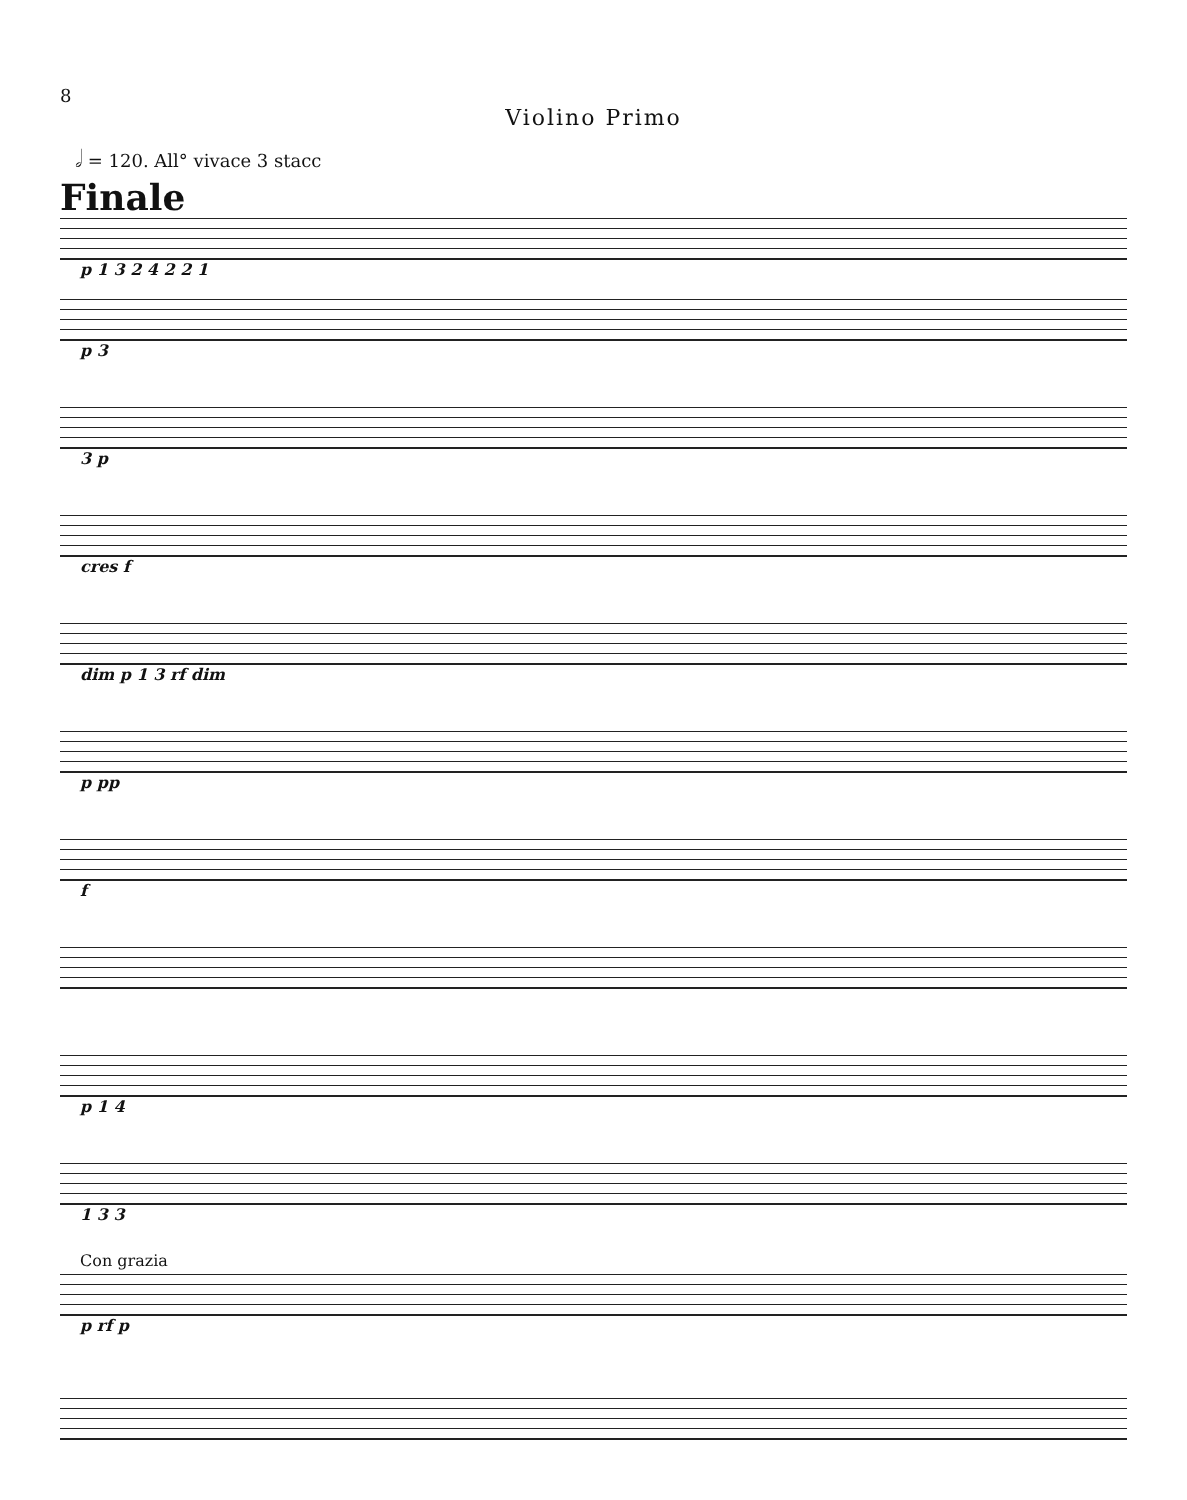8
Violino Primo
𝅗𝅥 = 120. All° vivace 3 stacc
Finale
p 1 3 2 4 2 2 1
p 3
3 p
cres f
dim p 1 3 rf dim
p pp
f
p 1 4
1 3 3
Con grazia
p rf p